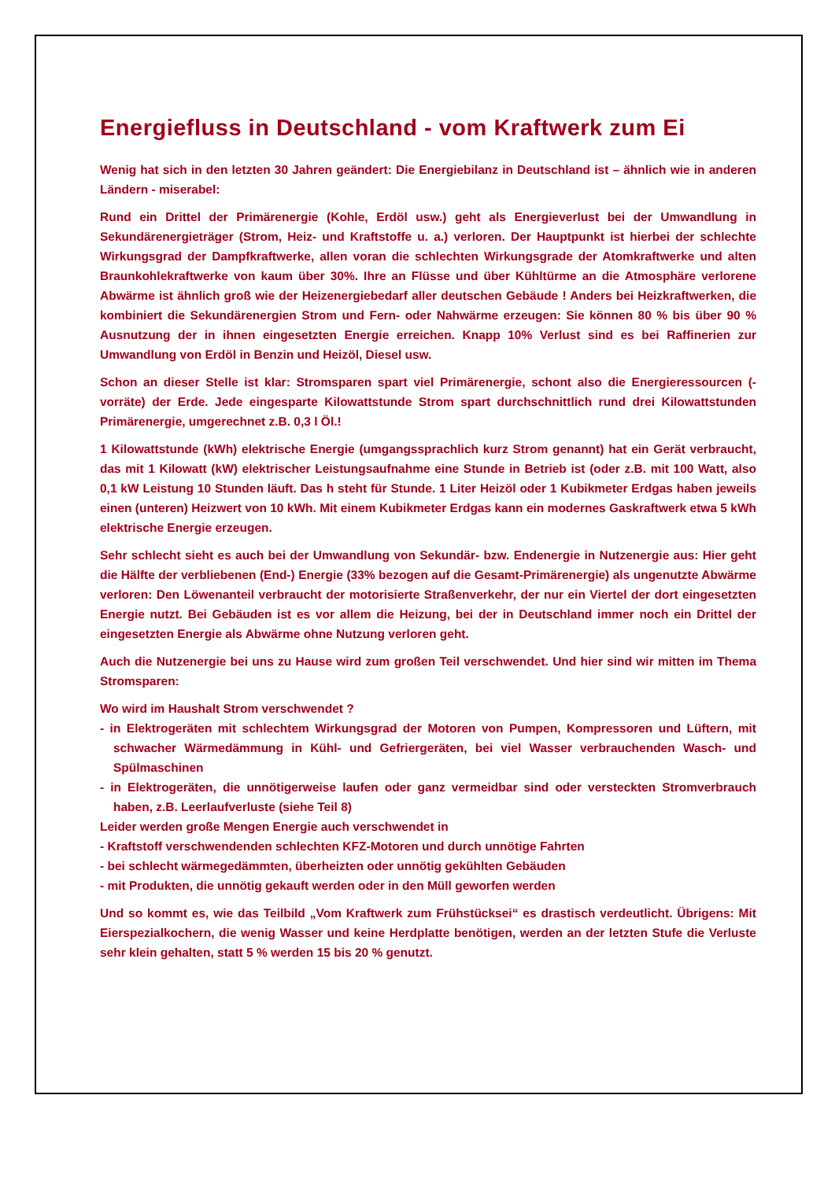Energiefluss in Deutschland - vom Kraftwerk zum Ei
Wenig hat sich in den letzten 30 Jahren geändert: Die Energiebilanz in Deutschland ist – ähnlich wie in anderen Ländern - miserabel:
Rund ein Drittel der Primärenergie (Kohle, Erdöl usw.) geht als Energieverlust bei der Umwandlung in Sekundärenergieträger (Strom, Heiz- und Kraftstoffe u. a.) verloren. Der Hauptpunkt ist hierbei der schlechte Wirkungsgrad der Dampfkraftwerke, allen voran die schlechten Wirkungsgrade der Atomkraftwerke und alten Braunkohlekraftwerke von kaum über 30%. Ihre an Flüsse und über Kühltürme an die Atmosphäre verlorene Abwärme ist ähnlich groß wie der Heizenergiebedarf aller deutschen Gebäude ! Anders bei Heizkraftwerken, die kombiniert die Sekundärenergien Strom und Fern- oder Nahwärme erzeugen: Sie können 80 % bis über 90 % Ausnutzung der in ihnen eingesetzten Energie erreichen. Knapp 10% Verlust sind es bei Raffinerien zur Umwandlung von Erdöl in Benzin und Heizöl, Diesel usw.
Schon an dieser Stelle ist klar: Stromsparen spart viel Primärenergie, schont also die Energieressourcen (-vorräte) der Erde. Jede eingesparte Kilowattstunde Strom spart durchschnittlich rund drei Kilowattstunden Primärenergie, umgerechnet z.B. 0,3 l Öl.!
1 Kilowattstunde (kWh) elektrische Energie (umgangssprachlich kurz Strom genannt) hat ein Gerät verbraucht, das mit 1 Kilowatt (kW) elektrischer Leistungsaufnahme eine Stunde in Betrieb ist (oder z.B. mit 100 Watt, also 0,1 kW Leistung 10 Stunden läuft. Das h steht für Stunde. 1 Liter Heizöl oder 1 Kubikmeter Erdgas haben jeweils einen (unteren) Heizwert von 10 kWh. Mit einem Kubikmeter Erdgas kann ein modernes Gaskraftwerk etwa 5 kWh elektrische Energie erzeugen.
Sehr schlecht sieht es auch bei der Umwandlung von Sekundär- bzw. Endenergie in Nutzenergie aus: Hier geht die Hälfte der verbliebenen (End-) Energie (33% bezogen auf die Gesamt-Primärenergie) als ungenutzte Abwärme verloren: Den Löwenanteil verbraucht der motorisierte Straßenverkehr, der nur ein Viertel der dort eingesetzten Energie nutzt. Bei Gebäuden ist es vor allem die Heizung, bei der in Deutschland immer noch ein Drittel der eingesetzten Energie als Abwärme ohne Nutzung verloren geht.
Auch die Nutzenergie bei uns zu Hause wird zum großen Teil verschwendet. Und hier sind wir mitten im Thema Stromsparen:
Wo wird im Haushalt Strom verschwendet ?
- in Elektrogeräten mit schlechtem Wirkungsgrad der Motoren von Pumpen, Kompressoren und Lüftern, mit schwacher Wärmedämmung in Kühl- und Gefriergeräten, bei viel Wasser verbrauchenden Wasch- und Spülmaschinen
- in Elektrogeräten, die unnötigerweise laufen oder ganz vermeidbar sind oder versteckten Stromverbrauch haben, z.B. Leerlaufverluste (siehe Teil 8)
Leider werden große Mengen Energie auch verschwendet in
- Kraftstoff verschwendenden schlechten KFZ-Motoren und durch unnötige Fahrten
- bei schlecht wärmegedämmten, überheizten oder unnötig gekühlten Gebäuden
- mit Produkten, die unnötig gekauft werden oder in den Müll geworfen werden
Und so kommt es, wie das Teilbild „Vom Kraftwerk zum Frühstücksei“ es drastisch verdeutlicht. Übrigens: Mit Eierspezialkochern, die wenig Wasser und keine Herdplatte benötigen, werden an der letzten Stufe die Verluste sehr klein gehalten, statt 5 % werden 15 bis 20 % genutzt.